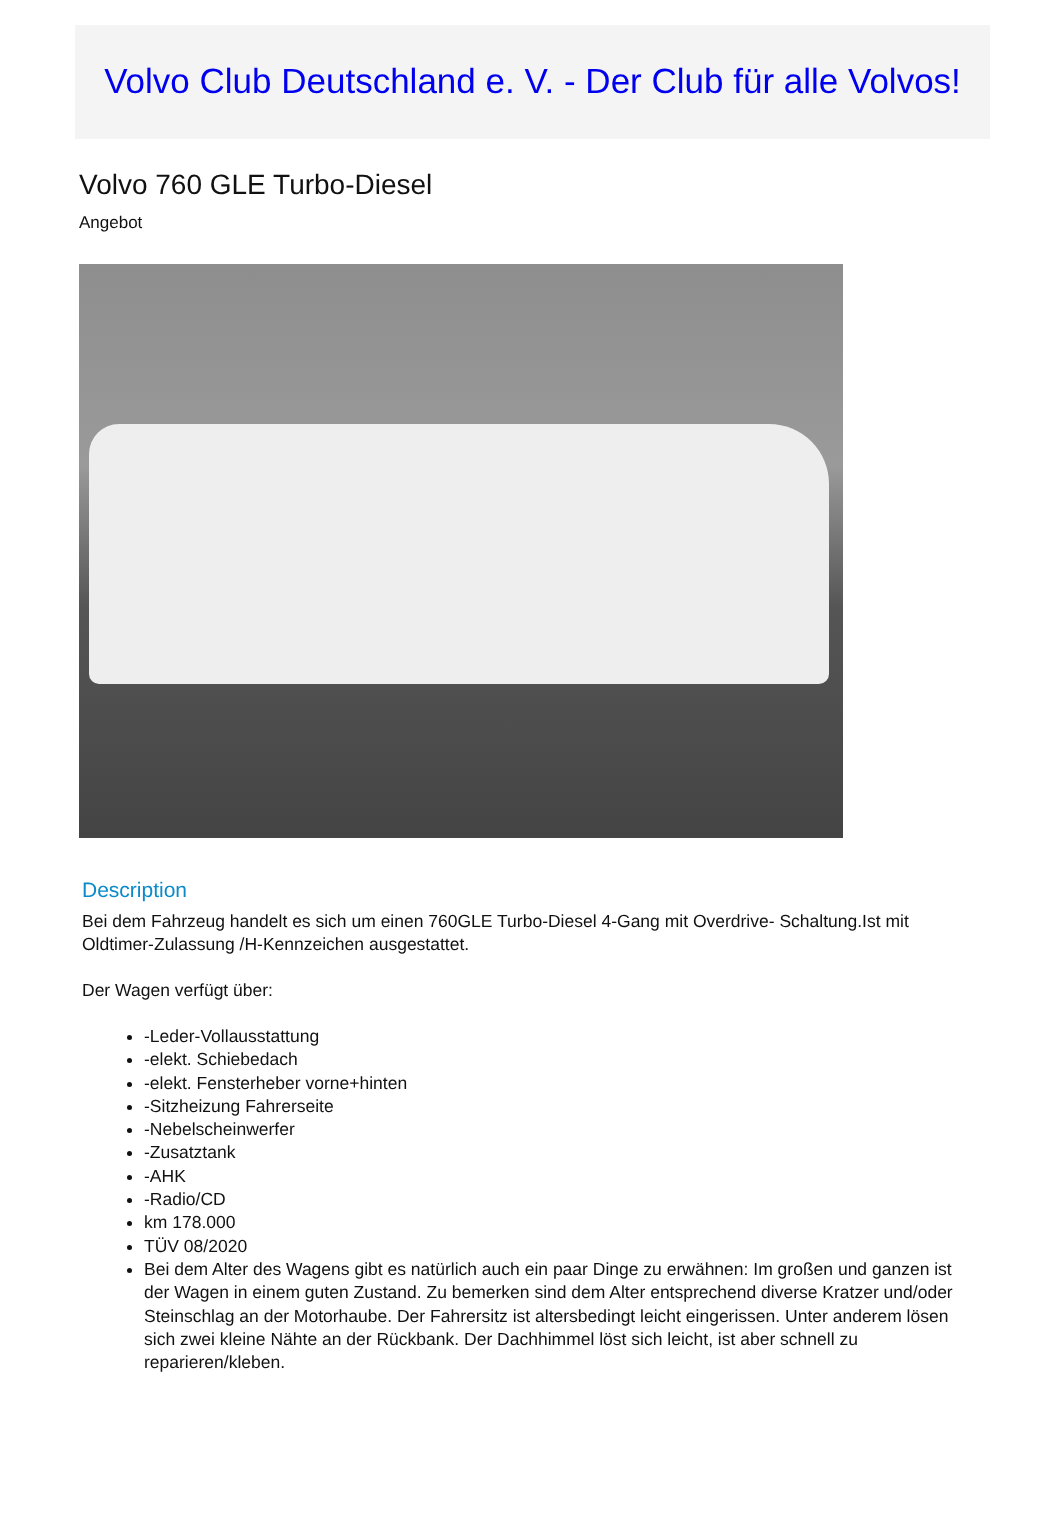Volvo Club Deutschland e. V. - Der Club für alle Volvos!
Volvo 760 GLE Turbo-Diesel
Angebot
Description
Bei dem Fahrzeug handelt es sich um einen 760GLE Turbo-Diesel 4-Gang mit Overdrive- Schaltung.Ist mit Oldtimer-Zulassung /H-Kennzeichen ausgestattet.
Der Wagen verfügt über:
-Leder-Vollausstattung
-elekt. Schiebedach
-elekt. Fensterheber vorne+hinten
-Sitzheizung Fahrerseite
-Nebelscheinwerfer
-Zusatztank
-AHK
-Radio/CD
km 178.000
TÜV 08/2020
Bei dem Alter des Wagens gibt es natürlich auch ein paar Dinge zu erwähnen: Im großen und ganzen ist der Wagen in einem guten Zustand. Zu bemerken sind dem Alter entsprechend diverse Kratzer und/oder Steinschlag an der Motorhaube. Der Fahrersitz ist altersbedingt leicht eingerissen. Unter anderem lösen sich zwei kleine Nähte an der Rückbank. Der Dachhimmel löst sich leicht, ist aber schnell zu reparieren/kleben.